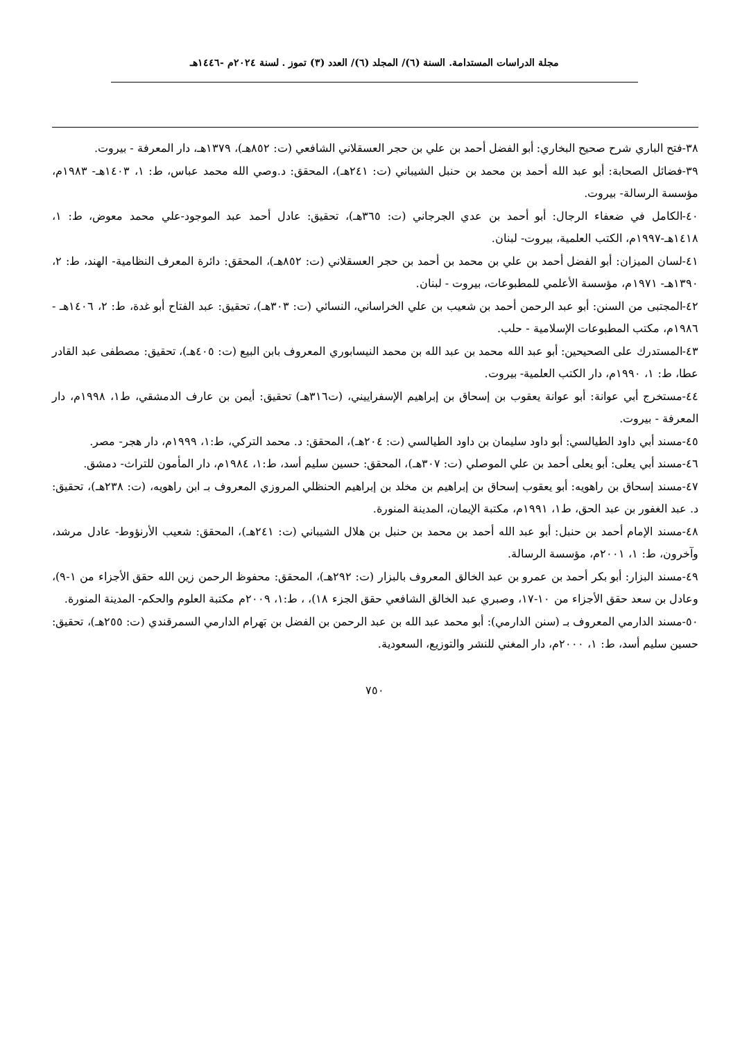مجلة الدراسات المستدامة. السنة (٦)/ المجلد (٦)/ العدد (٣) تموز . لسنة ٢٠٢٤م -١٤٤٦هـ
٣٨-فتح الباري شرح صحيح البخاري: أبو الفضل أحمد بن علي بن حجر العسقلاني الشافعي (ت: ٨٥٢هـ)، ١٣٧٩هـ، دار المعرفة - بيروت.
٣٩-فضائل الصحابة: أبو عبد الله أحمد بن محمد بن حنبل الشيباني (ت: ٢٤١هـ)، المحقق: د.وصي الله محمد عباس، ط: ١، ١٤٠٣هـ- ١٩٨٣م، مؤسسة الرسالة- بيروت.
٤٠-الكامل في ضعفاء الرجال: أبو أحمد بن عدي الجرجاني (ت: ٣٦٥هـ)، تحقيق: عادل أحمد عبد الموجود-علي محمد معوض، ط: ١، ١٤١٨هـ-١٩٩٧م، الكتب العلمية، بيروت- لبنان.
٤١-لسان الميزان: أبو الفضل أحمد بن علي بن محمد بن أحمد بن حجر العسقلاني (ت: ٨٥٢هـ)، المحقق: دائرة المعرف النظامية- الهند، ط: ٢، ١٣٩٠هـ- ١٩٧١م، مؤسسة الأعلمي للمطبوعات، بيروت - لبنان.
٤٢-المجتبى من السنن: أبو عبد الرحمن أحمد بن شعيب بن علي الخراساني، النسائي (ت: ٣٠٣هـ)، تحقيق: عبد الفتاح أبو غدة، ط: ٢، ١٤٠٦هـ - ١٩٨٦م، مكتب المطبوعات الإسلامية - حلب.
٤٣-المستدرك على الصحيحين: أبو عبد الله محمد بن عبد الله بن محمد النيسابوري المعروف بابن البيع (ت: ٤٠٥هـ)، تحقيق: مصطفى عبد القادر عطا، ط: ١، ١٩٩٠م، دار الكتب العلمية- بيروت.
٤٤-مستخرج أبي عوانة: أبو عوانة يعقوب بن إسحاق بن إبراهيم الإسفراييني، (ت٣١٦هـ) تحقيق: أيمن بن عارف الدمشقي، ط١، ١٩٩٨م، دار المعرفة - بيروت.
٤٥-مسند أبي داود الطيالسي: أبو داود سليمان بن داود الطيالسي (ت: ٢٠٤هـ)، المحقق: د. محمد التركي، ط:١، ١٩٩٩م، دار هجر- مصر.
٤٦-مسند أبي يعلى: أبو يعلى أحمد بن علي الموصلي (ت: ٣٠٧هـ)، المحقق: حسين سليم أسد، ط:١، ١٩٨٤م، دار المأمون للتراث- دمشق.
٤٧-مسند إسحاق بن راهويه: أبو يعقوب إسحاق بن إبراهيم بن مخلد بن إبراهيم الحنظلي المروزي المعروف بـ ابن راهويه، (ت: ٢٣٨هـ)، تحقيق: د. عبد الغفور بن عبد الحق، ط١، ١٩٩١م، مكتبة الإيمان، المدينة المنورة.
٤٨-مسند الإمام أحمد بن حنبل: أبو عبد الله أحمد بن محمد بن حنبل بن هلال الشيباني (ت: ٢٤١هـ)، المحقق: شعيب الأرنؤوط- عادل مرشد، وآخرون، ط: ١، ٢٠٠١م، مؤسسة الرسالة.
٤٩-مسند البزار: أبو بكر أحمد بن عمرو بن عبد الخالق المعروف بالبزار (ت: ٢٩٢هـ)، المحقق: محفوظ الرحمن زين الله حقق الأجزاء من ١-٩)، وعادل بن سعد حقق الأجزاء من ١٠-١٧، وصبري عبد الخالق الشافعي حقق الجزء ١٨)، ، ط:١، ٢٠٠٩م مكتبة العلوم والحكم- المدينة المنورة.
٥٠-مسند الدارمي المعروف بـ (سنن الدارمي): أبو محمد عبد الله بن عبد الرحمن بن الفضل بن بَهرام الدارمي السمرقندي (ت: ٢٥٥هـ)، تحقيق: حسين سليم أسد، ط: ١، ٢٠٠٠م، دار المغني للنشر والتوزيع، السعودية.
٧٥٠